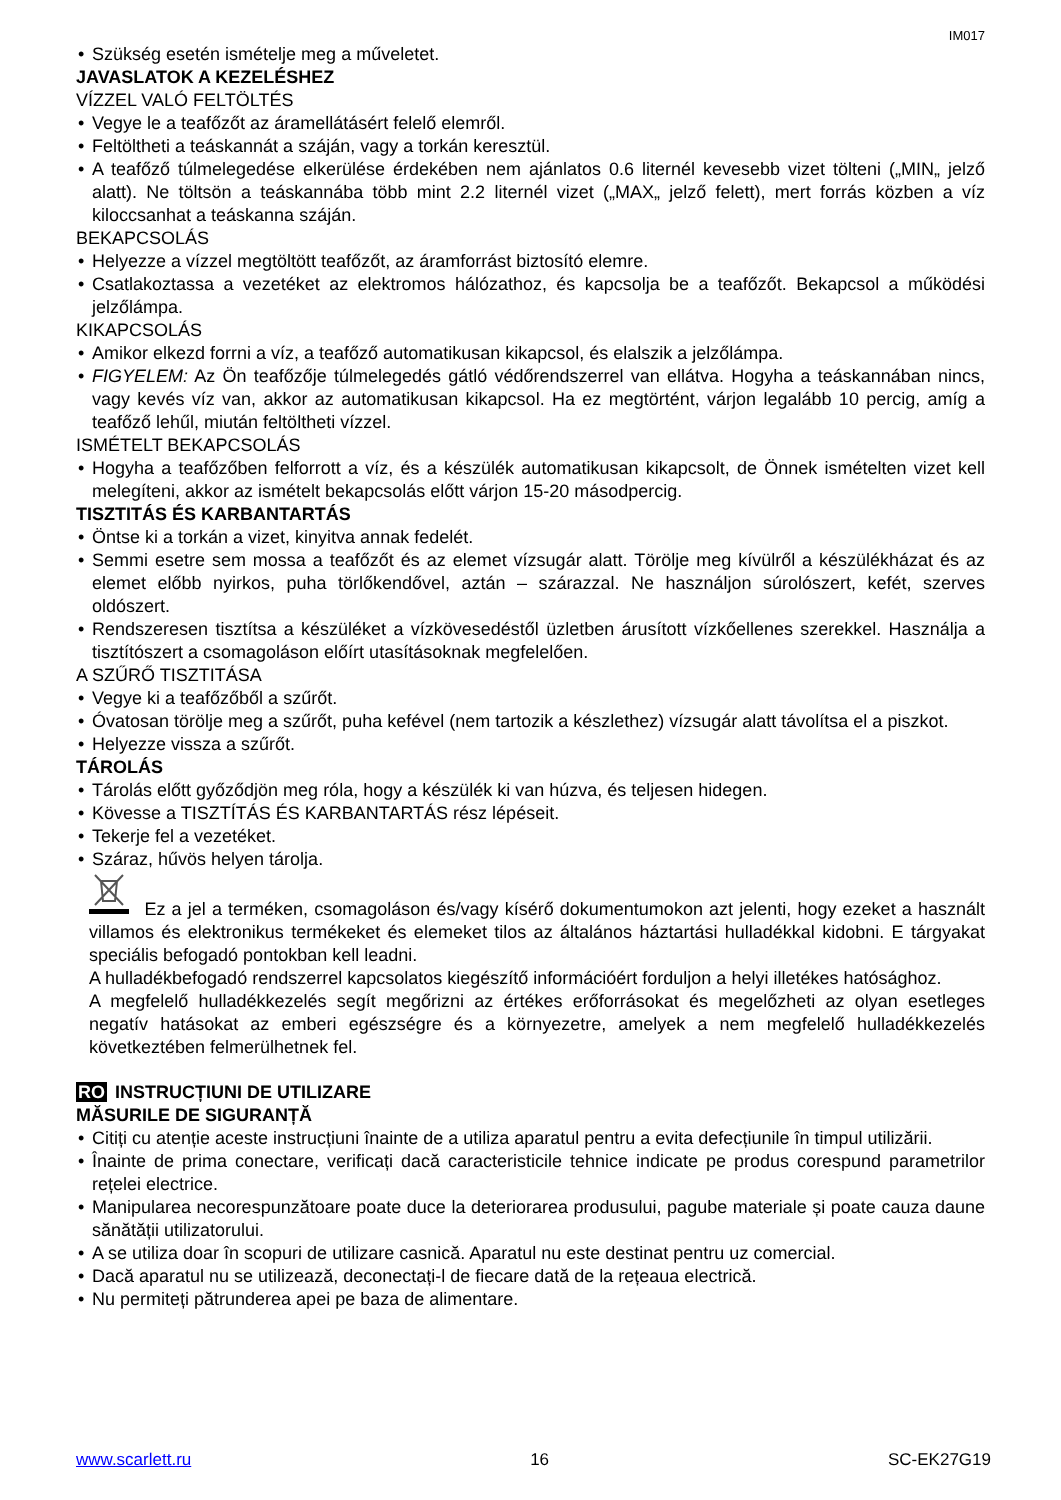IM017
Szükség esetén ismételje meg a műveletet.
JAVASLATOK A KEZELÉSHEZ
VÍZZEL VALÓ FELTÖLTÉS
Vegye le a teafőzőt az áramellátásért felelő elemről.
Feltöltheti a teáskannát a száján, vagy a torkán keresztül.
A teafőző túlmelegedése elkerülése érdekében nem ajánlatos 0.6 liternél kevesebb vizet tölteni („MIN„ jelző alatt). Ne töltsön a teáskannába több mint 2.2 liternél vizet („MAX„ jelző felett), mert forrás közben a víz kiloccsanhat a teáskanna száján.
BEKAPCSOLÁS
Helyezze a vízzel megtöltött teafőzőt, az áramforrást biztosító elemre.
Csatlakoztassa a vezetéket az elektromos hálózathoz, és kapcsolja be a teafőzőt. Bekapcsol a működési jelzőlámpa.
KIKAPCSOLÁS
Amikor elkezd forrni a víz, a teafőző automatikusan kikapcsol, és elalszik a jelzőlámpa.
FIGYELEM: Az Ön teafőzője túlmelegedés gátló védőrendszerrel van ellátva. Hogyha a teáskannában nincs, vagy kevés víz van, akkor az automatikusan kikapcsol. Ha ez megtörtént, várjon legalább 10 percig, amíg a teafőző lehűl, miután feltöltheti vízzel.
ISMÉTELT BEKAPCSOLÁS
Hogyha a teafőzőben felforrott a víz, és a készülék automatikusan kikapcsolt, de Önnek ismételten vizet kell melegíteni, akkor az ismételt bekapcsolás előtt várjon 15-20 másodpercig.
TISZTITÁS ÉS KARBANTARTÁS
Öntse ki a torkán a vizet, kinyitva annak fedelét.
Semmi esetre sem mossa a teafőzőt és az elemet vízsugár alatt. Törölje meg kívülről a készülékházat és az elemet előbb nyirkos, puha törlőkendővel, aztán – szárazzal. Ne használjon súrolószert, kefét, szerves oldószert.
Rendszeresen tisztítsa a készüléket a vízkövesedéstől üzletben árusított vízkőellenes szerekkel. Használja a tisztítószert a csomagoláson előírt utasításoknak megfelelően.
A SZŰRŐ TISZTITÁSA
Vegye ki a teafőzőből a szűrőt.
Óvatosan törölje meg a szűrőt, puha kefével (nem tartozik a készlethez) vízsugár alatt távolítsa el a piszkot.
Helyezze vissza a szűrőt.
TÁROLÁS
Tárolás előtt győződjön meg róla, hogy a készülék ki van húzva, és teljesen hidegen.
Kövesse a TISZTÍTÁS ÉS KARBANTARTÁS rész lépéseit.
Tekerje fel a vezetéket.
Száraz, hűvös helyen tárolja.
Ez a jel a terméken, csomagoláson és/vagy kísérő dokumentumokon azt jelenti, hogy ezeket a használt villamos és elektronikus termékeket és elemeket tilos az általános háztartási hulladékkal kidobni. E tárgyakat speciális befogadó pontokban kell leadni.
A hulladékbefogadó rendszerrel kapcsolatos kiegészítő információért forduljon a helyi illetékes hatósághoz.
A megfelelő hulladékkezelés segít megőrizni az értékes erőforrásokat és megelőzheti az olyan esetleges negatív hatásokat az emberi egészségre és a környezetre, amelyek a nem megfelelő hulladékkezelés következtében felmerülhetnek fel.
RO INSTRUCȚIUNI DE UTILIZARE
MĂSURILE DE SIGURANȚĂ
Citiți cu atenție aceste instrucțiuni înainte de a utiliza aparatul pentru a evita defecțiunile în timpul utilizării.
Înainte de prima conectare, verificați dacă caracteristicile tehnice indicate pe produs corespund parametrilor rețelei electrice.
Manipularea necorespunzătoare poate duce la deteriorarea produsului, pagube materiale și poate cauza daune sănătății utilizatorului.
A se utiliza doar în scopuri de utilizare casnică. Aparatul nu este destinat pentru uz comercial.
Dacă aparatul nu se utilizează, deconectați-l de fiecare dată de la rețeaua electrică.
Nu permiteți pătrunderea apei pe baza de alimentare.
www.scarlett.ru 16 SC-EK27G19